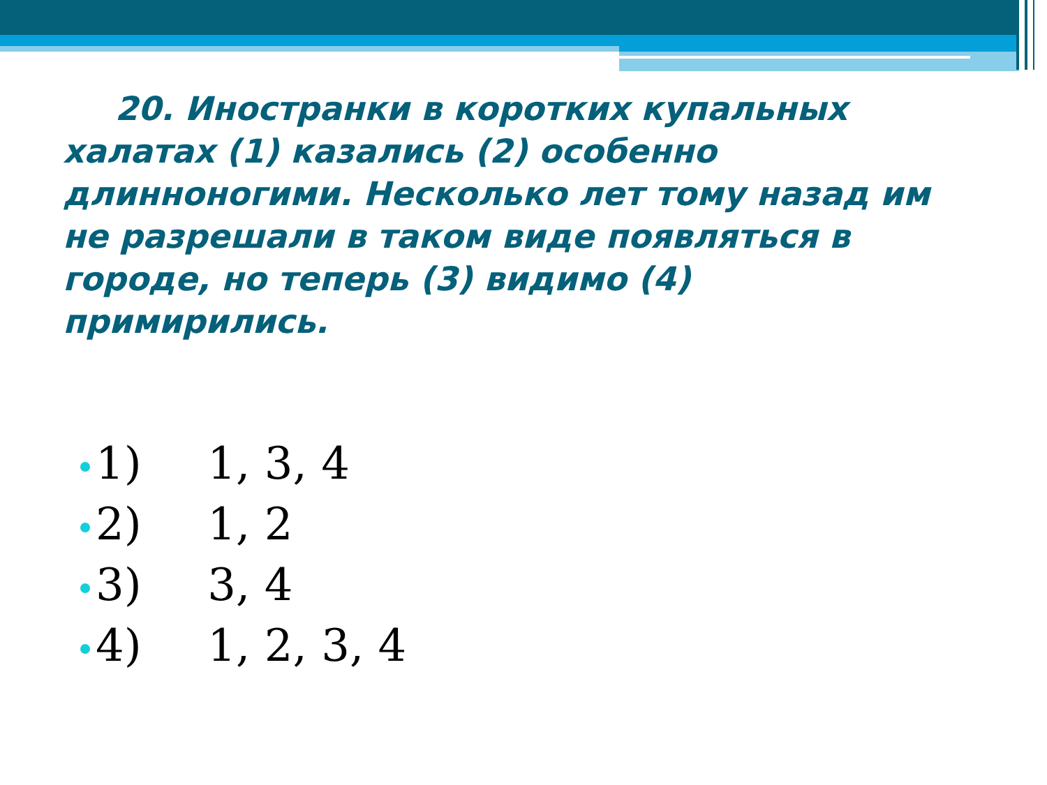20. Иностранки в коротких купальных халатах (1) казались (2) особенно длинноногими. Несколько лет тому назад им не разрешали в таком виде появляться в городе, но теперь (3) видимо (4) примирились.
1) 1, 3, 4
2) 1, 2
3) 3, 4
4) 1, 2, 3, 4